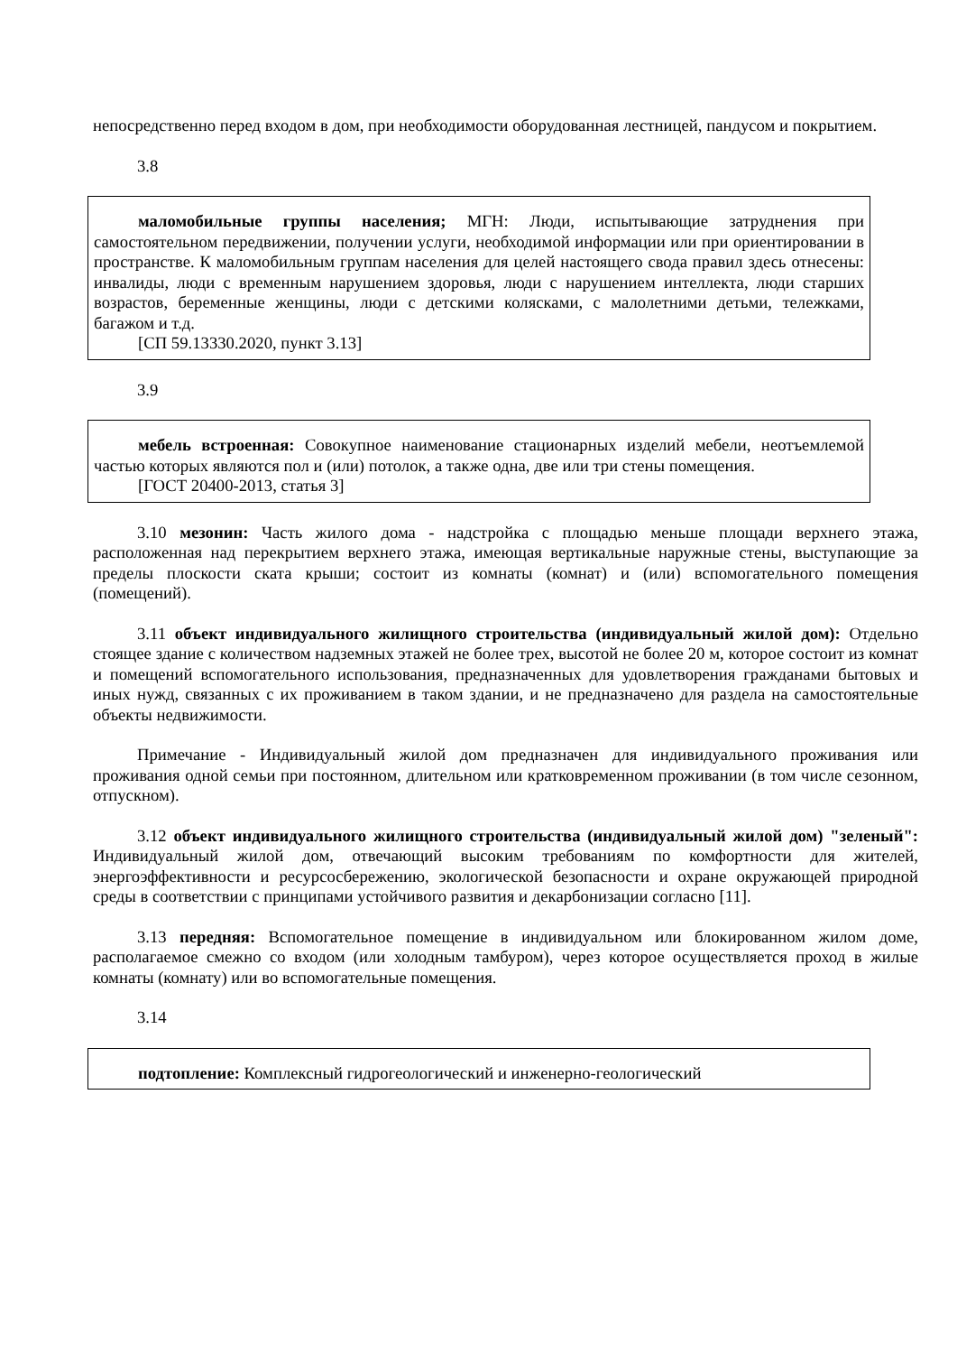непосредственно перед входом в дом, при необходимости оборудованная лестницей, пандусом и покрытием.
3.8
маломобильные группы населения; МГН: Люди, испытывающие затруднения при самостоятельном передвижении, получении услуги, необходимой информации или при ориентировании в пространстве. К маломобильным группам населения для целей настоящего свода правил здесь отнесены: инвалиды, люди с временным нарушением здоровья, люди с нарушением интеллекта, люди старших возрастов, беременные женщины, люди с детскими колясками, с малолетними детьми, тележками, багажом и т.д.
[СП 59.13330.2020, пункт 3.13]
3.9
мебель встроенная: Совокупное наименование стационарных изделий мебели, неотъемлемой частью которых являются пол и (или) потолок, а также одна, две или три стены помещения.
[ГОСТ 20400-2013, статья 3]
3.10 мезонин: Часть жилого дома - надстройка с площадью меньше площади верхнего этажа, расположенная над перекрытием верхнего этажа, имеющая вертикальные наружные стены, выступающие за пределы плоскости ската крыши; состоит из комнаты (комнат) и (или) вспомогательного помещения (помещений).
3.11 объект индивидуального жилищного строительства (индивидуальный жилой дом): Отдельно стоящее здание с количеством надземных этажей не более трех, высотой не более 20 м, которое состоит из комнат и помещений вспомогательного использования, предназначенных для удовлетворения гражданами бытовых и иных нужд, связанных с их проживанием в таком здании, и не предназначено для раздела на самостоятельные объекты недвижимости.
Примечание - Индивидуальный жилой дом предназначен для индивидуального проживания или проживания одной семьи при постоянном, длительном или кратковременном проживании (в том числе сезонном, отпускном).
3.12 объект индивидуального жилищного строительства (индивидуальный жилой дом) "зеленый": Индивидуальный жилой дом, отвечающий высоким требованиям по комфортности для жителей, энергоэффективности и ресурсосбережению, экологической безопасности и охране окружающей природной среды в соответствии с принципами устойчивого развития и декарбонизации согласно [11].
3.13 передняя: Вспомогательное помещение в индивидуальном или блокированном жилом доме, располагаемое смежно со входом (или холодным тамбуром), через которое осуществляется проход в жилые комнаты (комнату) или во вспомогательные помещения.
3.14
подтопление: Комплексный гидрогеологический и инженерно-геологический